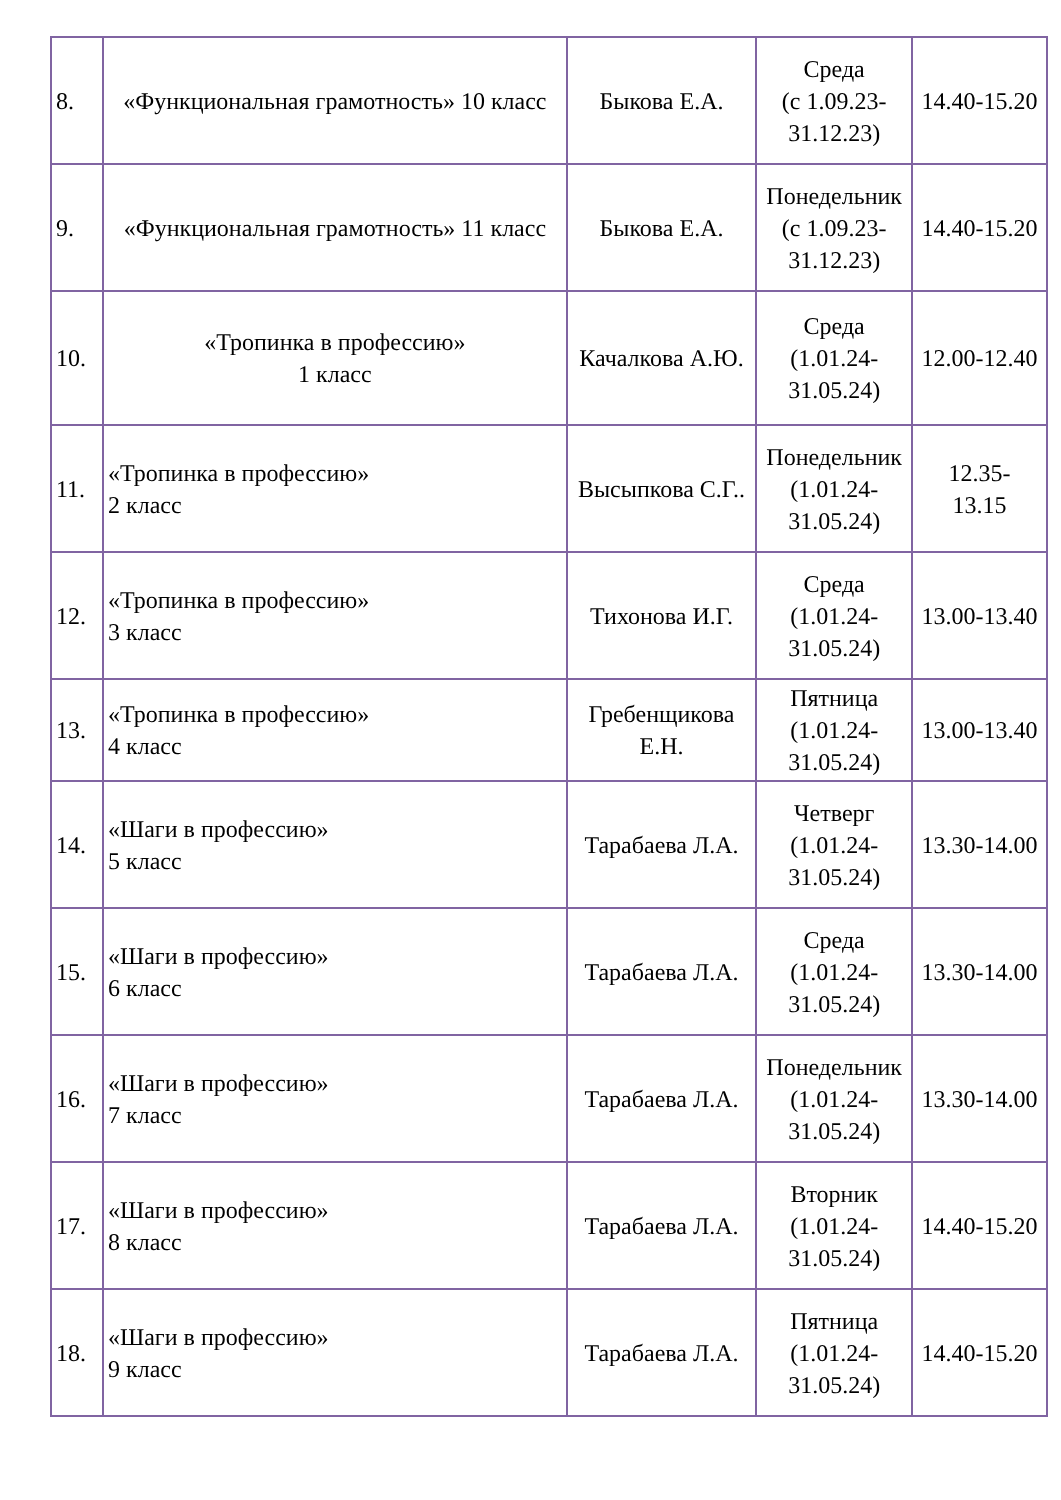| 8. | «Функциональная грамотность» 10 класс | Быкова Е.А. | Среда (с 1.09.23- 31.12.23) | 14.40-15.20 |
| 9. | «Функциональная грамотность» 11 класс | Быкова Е.А. | Понедельник (с 1.09.23- 31.12.23) | 14.40-15.20 |
| 10. | «Тропинка в профессию» 1 класс | Качалкова А.Ю. | Среда (1.01.24- 31.05.24) | 12.00-12.40 |
| 11. | «Тропинка в профессию» 2 класс | Высыпкова С.Г.. | Понедельник (1.01.24- 31.05.24) | 12.35- 13.15 |
| 12. | «Тропинка в профессию» 3 класс | Тихонова И.Г. | Среда (1.01.24- 31.05.24) | 13.00-13.40 |
| 13. | «Тропинка в профессию» 4 класс | Гребенщикова Е.Н. | Пятница (1.01.24- 31.05.24) | 13.00-13.40 |
| 14. | «Шаги в профессию» 5 класс | Тарабаева Л.А. | Четверг (1.01.24- 31.05.24) | 13.30-14.00 |
| 15. | «Шаги в профессию» 6 класс | Тарабаева Л.А. | Среда (1.01.24- 31.05.24) | 13.30-14.00 |
| 16. | «Шаги в профессию» 7 класс | Тарабаева Л.А. | Понедельник (1.01.24- 31.05.24) | 13.30-14.00 |
| 17. | «Шаги в профессию» 8 класс | Тарабаева Л.А. | Вторник (1.01.24- 31.05.24) | 14.40-15.20 |
| 18. | «Шаги в профессию» 9 класс | Тарабаева Л.А. | Пятница (1.01.24- 31.05.24) | 14.40-15.20 |